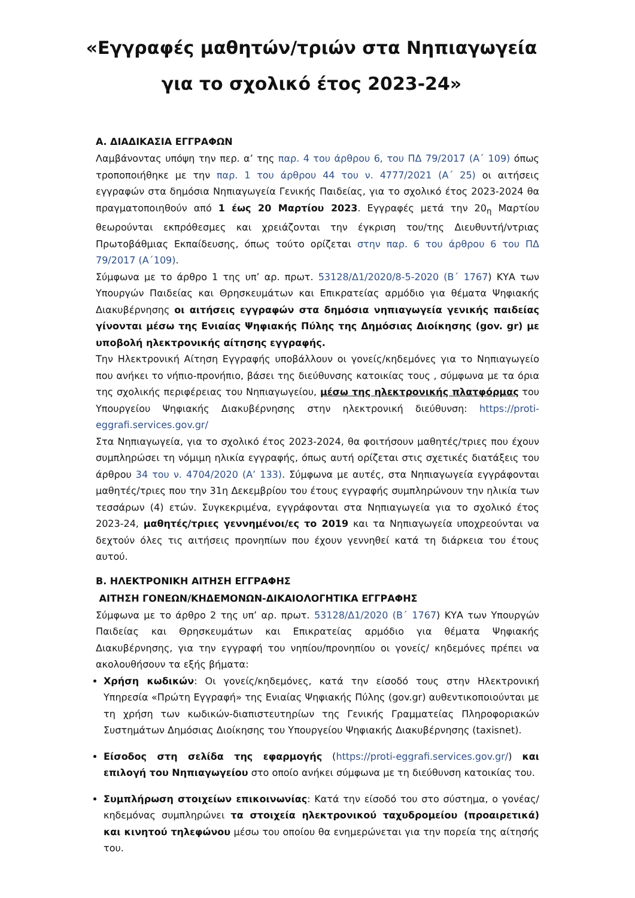«Εγγραφές μαθητών/τριών στα Νηπιαγωγεία
για το σχολικό έτος 2023-24»
Α. ΔΙΑΔΙΚΑΣΙΑ ΕΓΓΡΑΦΩΝ
Λαμβάνοντας υπόψη την περ. α’ της παρ. 4 του άρθρου 6, του ΠΔ 79/2017 (Α΄ 109) όπως τροποποιήθηκε με την παρ. 1 του άρθρου 44 του ν. 4777/2021 (Α΄ 25) οι αιτήσεις εγγραφών στα δημόσια Νηπιαγωγεία Γενικής Παιδείας, για το σχολικό έτος 2023-2024 θα πραγματοποιηθούν από 1 έως 20 Μαρτίου 2023. Εγγραφές μετά την 20<sub>η</sub> Μαρτίου θεωρούνται εκπρόθεσμες και χρειάζονται την έγκριση του/της Διευθυντή/ντριας Πρωτοβάθμιας Εκπαίδευσης, όπως τούτο ορίζεται στην παρ. 6 του άρθρου 6 του ΠΔ 79/2017 (Α΄109).
Σύμφωνα με το άρθρο 1 της υπ’ αρ. πρωτ. 53128/Δ1/2020/8-5-2020 (Β΄ 1767) ΚΥΑ των Υπουργών Παιδείας και Θρησκευμάτων και Επικρατείας αρμόδιο για θέματα Ψηφιακής Διακυβέρνησης οι αιτήσεις εγγραφών στα δημόσια νηπιαγωγεία γενικής παιδείας γίνονται μέσω της Ενιαίας Ψηφιακής Πύλης της Δημόσιας Διοίκησης (gov. gr) με υποβολή ηλεκτρονικής αίτησης εγγραφής.
Την Ηλεκτρονική Αίτηση Εγγραφής υποβάλλουν οι γονείς/κηδεμόνες για το Νηπιαγωγείο που ανήκει το νήπιο-προνήπιο, βάσει της διεύθυνσης κατοικίας τους , σύμφωνα με τα όρια της σχολικής περιφέρειας του Νηπιαγωγείου, μέσω της ηλεκτρονικής πλατφόρμας του Υπουργείου Ψηφιακής Διακυβέρνησης στην ηλεκτρονική διεύθυνση: https://proti-eggrafi.services.gov.gr/
Στα Νηπιαγωγεία, για το σχολικό έτος 2023-2024, θα φοιτήσουν μαθητές/τριες που έχουν συμπληρώσει τη νόμιμη ηλικία εγγραφής, όπως αυτή ορίζεται στις σχετικές διατάξεις του άρθρου 34 του ν. 4704/2020 (Α’ 133). Σύμφωνα με αυτές, στα Νηπιαγωγεία εγγράφονται μαθητές/τριες που την 31η Δεκεμβρίου του έτους εγγραφής συμπληρώνουν την ηλικία των τεσσάρων (4) ετών. Συγκεκριμένα, εγγράφονται στα Νηπιαγωγεία για το σχολικό έτος 2023-24, μαθητές/τριες γεννημένοι/ες το 2019 και τα Νηπιαγωγεία υποχρεούνται να δεχτούν όλες τις αιτήσεις προνηπίων που έχουν γεννηθεί κατά τη διάρκεια του έτους αυτού.
Β. ΗΛΕΚΤΡΟΝΙΚΗ ΑΙΤΗΣΗ ΕΓΓΡΑΦΗΣ
ΑΙΤΗΣΗ ΓΟΝΕΩΝ/ΚΗΔΕΜΟΝΩΝ-ΔΙΚΑΙΟΛΟΓΗΤΙΚΑ ΕΓΓΡΑΦΗΣ
Σύμφωνα με το άρθρο 2 της υπ’ αρ. πρωτ. 53128/Δ1/2020 (Β΄ 1767) ΚΥΑ των Υπουργών Παιδείας και Θρησκευμάτων και Επικρατείας αρμόδιο για θέματα Ψηφιακής Διακυβέρνησης, για την εγγραφή του νηπίου/προνηπίου οι γονείς/ κηδεμόνες πρέπει να ακολουθήσουν τα εξής βήματα:
Χρήση κωδικών: Οι γονείς/κηδεμόνες, κατά την είσοδό τους στην Ηλεκτρονική Υπηρεσία «Πρώτη Εγγραφή» της Ενιαίας Ψηφιακής Πύλης (gov.gr) αυθεντικοποιούνται με τη χρήση των κωδικών-διαπιστευτηρίων της Γενικής Γραμματείας Πληροφοριακών Συστημάτων Δημόσιας Διοίκησης του Υπουργείου Ψηφιακής Διακυβέρνησης (taxisnet).
Είσοδος στη σελίδα της εφαρμογής (https://proti-eggrafi.services.gov.gr/) και επιλογή του Νηπιαγωγείου στο οποίο ανήκει σύμφωνα με τη διεύθυνση κατοικίας του.
Συμπλήρωση στοιχείων επικοινωνίας: Κατά την είσοδό του στο σύστημα, ο γονέας/κηδεμόνας συμπληρώνει τα στοιχεία ηλεκτρονικού ταχυδρομείου (προαιρετικά) και κινητού τηλεφώνου μέσω του οποίου θα ενημερώνεται για την πορεία της αίτησής του.